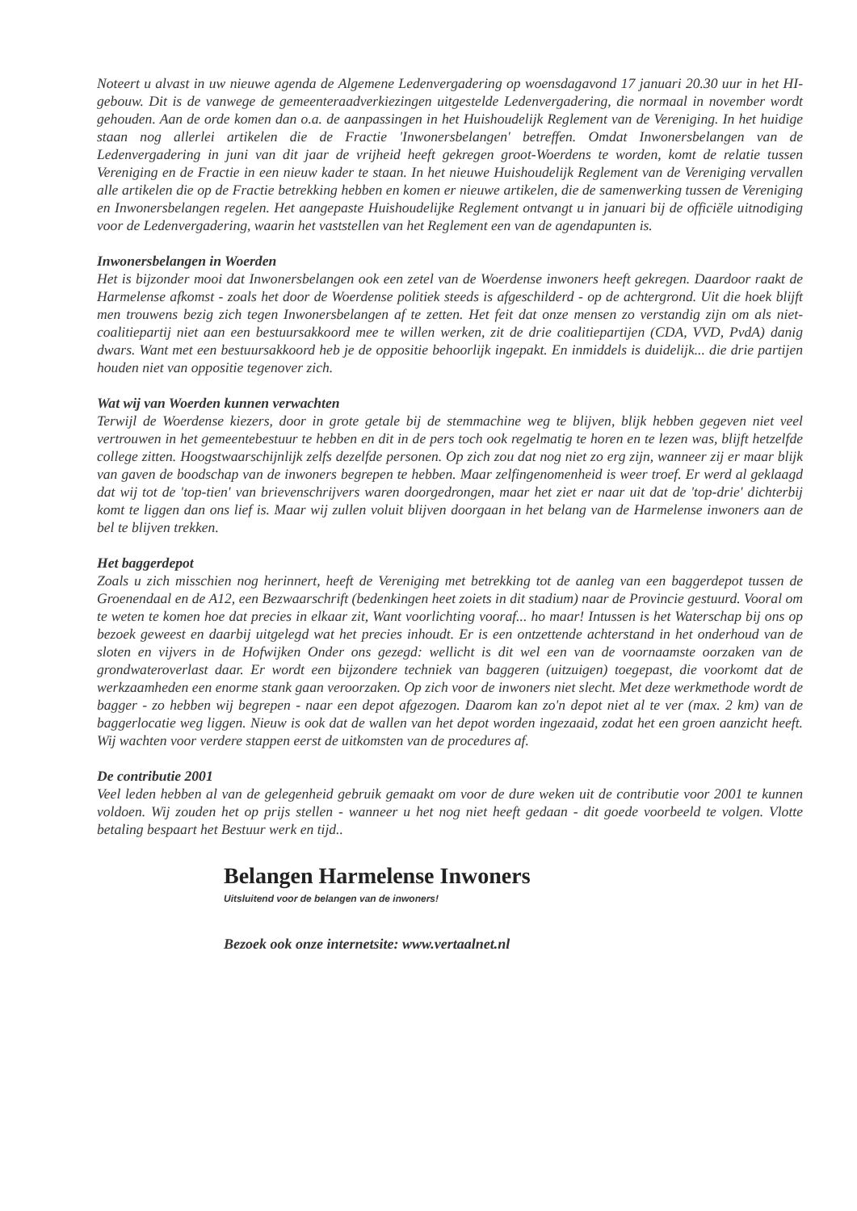Noteert u alvast in uw nieuwe agenda de Algemene Ledenvergadering op woensdagavond 17 januari 20.30 uur in het HI-gebouw. Dit is de vanwege de gemeenteraadverkiezingen uitgestelde Ledenvergadering, die normaal in november wordt gehouden. Aan de orde komen dan o.a. de aanpassingen in het Huishoudelijk Reglement van de Vereniging. In het huidige staan nog allerlei artikelen die de Fractie 'Inwonersbelangen' betreffen. Omdat Inwonersbelangen van de Ledenvergadering in juni van dit jaar de vrijheid heeft gekregen groot-Woerdens te worden, komt de relatie tussen Vereniging en de Fractie in een nieuw kader te staan. In het nieuwe Huishoudelijk Reglement van de Vereniging vervallen alle artikelen die op de Fractie betrekking hebben en komen er nieuwe artikelen, die de samenwerking tussen de Vereniging en Inwonersbelangen regelen. Het aangepaste Huishoudelijke Reglement ontvangt u in januari bij de officiële uitnodiging voor de Ledenvergadering, waarin het vaststellen van het Reglement een van de agendapunten is.
Inwonersbelangen in Woerden
Het is bijzonder mooi dat Inwonersbelangen ook een zetel van de Woerdense inwoners heeft gekregen. Daardoor raakt de Harmelense afkomst - zoals het door de Woerdense politiek steeds is afgeschilderd - op de achtergrond. Uit die hoek blijft men trouwens bezig zich tegen Inwonersbelangen af te zetten. Het feit dat onze mensen zo verstandig zijn om als niet-coalitiepartij niet aan een bestuursakkoord mee te willen werken, zit de drie coalitiepartijen (CDA, VVD, PvdA) danig dwars. Want met een bestuursakkoord heb je de oppositie behoorlijk ingepakt. En inmiddels is duidelijk... die drie partijen houden niet van oppositie tegenover zich.
Wat wij van Woerden kunnen verwachten
Terwijl de Woerdense kiezers, door in grote getale bij de stemmachine weg te blijven, blijk hebben gegeven niet veel vertrouwen in het gemeentebestuur te hebben en dit in de pers toch ook regelmatig te horen en te lezen was, blijft hetzelfde college zitten. Hoogstwaarschijnlijk zelfs dezelfde personen. Op zich zou dat nog niet zo erg zijn, wanneer zij er maar blijk van gaven de boodschap van de inwoners begrepen te hebben. Maar zelfingenomenheid is weer troef. Er werd al geklaagd dat wij tot de 'top-tien' van brievenschrijvers waren doorgedrongen, maar het ziet er naar uit dat de 'top-drie' dichterbij komt te liggen dan ons lief is. Maar wij zullen voluit blijven doorgaan in het belang van de Harmelense inwoners aan de bel te blijven trekken.
Het baggerdepot
Zoals u zich misschien nog herinnert, heeft de Vereniging met betrekking tot de aanleg van een baggerdepot tussen de Groenendaal en de A12, een Bezwaarschrift (bedenkingen heet zoiets in dit stadium) naar de Provincie gestuurd. Vooral om te weten te komen hoe dat precies in elkaar zit, Want voorlichting vooraf... ho maar! Intussen is het Waterschap bij ons op bezoek geweest en daarbij uitgelegd wat het precies inhoudt. Er is een ontzettende achterstand in het onderhoud van de sloten en vijvers in de Hofwijken Onder ons gezegd: wellicht is dit wel een van de voornaamste oorzaken van de grondwateroverlast daar. Er wordt een bijzondere techniek van baggeren (uitzuigen) toegepast, die voorkomt dat de werkzaamheden een enorme stank gaan veroorzaken. Op zich voor de inwoners niet slecht. Met deze werkmethode wordt de bagger - zo hebben wij begrepen - naar een depot afgezogen. Daarom kan zo'n depot niet al te ver (max. 2 km) van de baggerlocatie weg liggen. Nieuw is ook dat de wallen van het depot worden ingezaaid, zodat het een groen aanzicht heeft. Wij wachten voor verdere stappen eerst de uitkomsten van de procedures af.
De contributie 2001
Veel leden hebben al van de gelegenheid gebruik gemaakt om voor de dure weken uit de contributie voor 2001 te kunnen voldoen. Wij zouden het op prijs stellen - wanneer u het nog niet heeft gedaan - dit goede voorbeeld te volgen. Vlotte betaling bespaart het Bestuur werk en tijd..
Belangen Harmelense Inwoners
Uitsluitend voor de belangen van de inwoners!
Bezoek ook onze internetsite: www.vertaalnet.nl